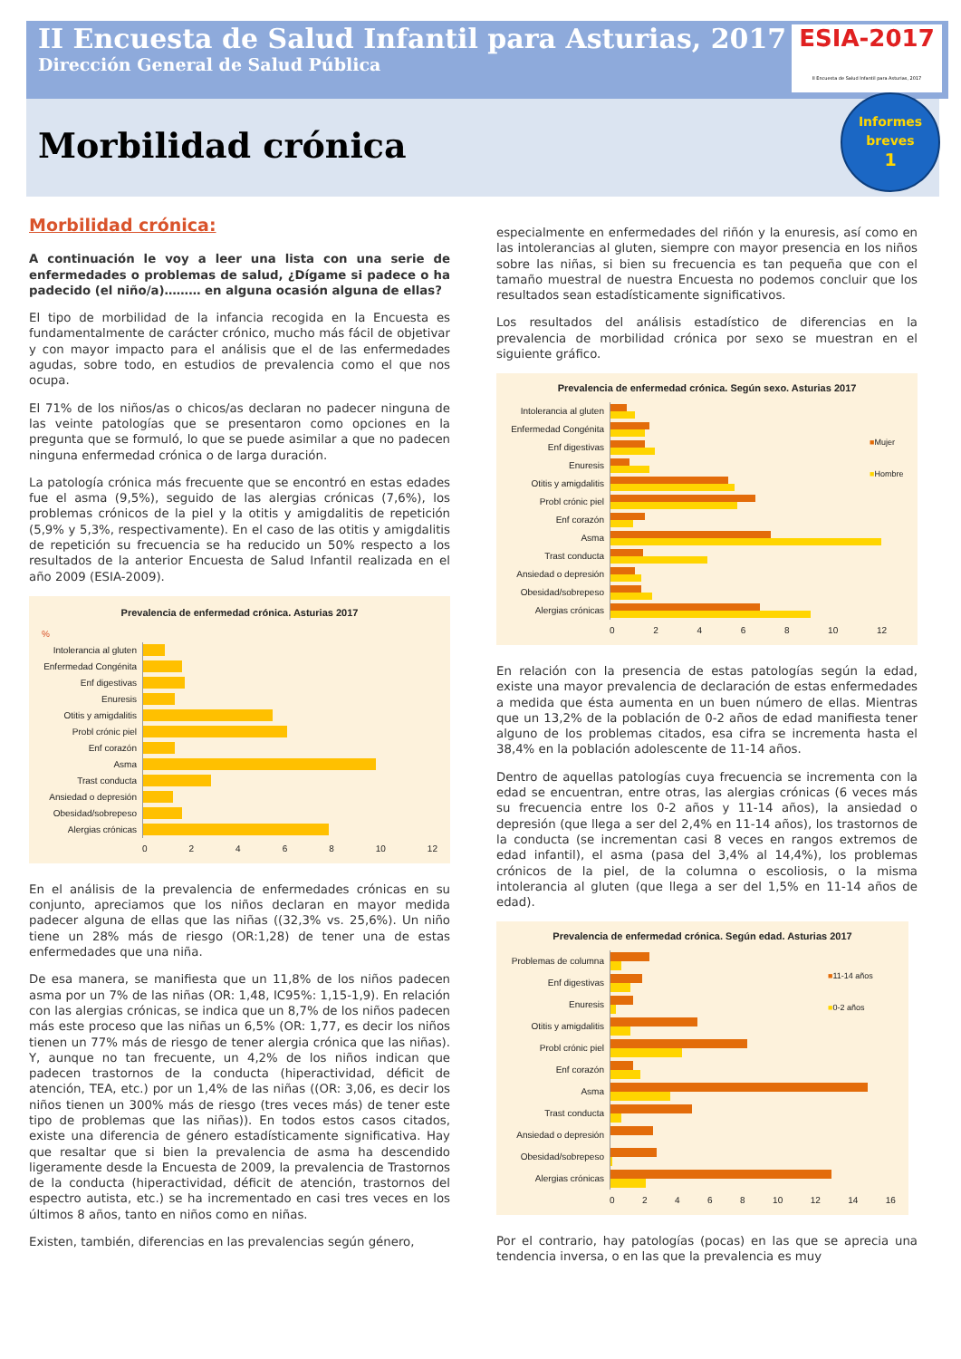II Encuesta de Salud Infantil para Asturias, 2017
Dirección General de Salud Pública
Morbilidad crónica
ESIA-2017
II Encuesta de Salud Infantil para Asturias, 2017
Informes
breves
1
Morbilidad crónica:
A continuación le voy a leer una lista con una serie de enfermedades o problemas de salud, ¿Dígame si padece o ha padecido (el niño/a)……… en alguna ocasión alguna de ellas?
El tipo de morbilidad de la infancia recogida en la Encuesta es fundamentalmente de carácter crónico, mucho más fácil de objetivar y con mayor impacto para el análisis que el de las enfermedades agudas, sobre todo, en estudios de prevalencia como el que nos ocupa.
El 71% de los niños/as o chicos/as declaran no padecer ninguna de las veinte patologías que se presentaron como opciones en la pregunta que se formuló, lo que se puede asimilar a que no padecen ninguna enfermedad crónica o de larga duración.
La patología crónica más frecuente que se encontró en estas edades fue el asma (9,5%), seguido de las alergias crónicas (7,6%), los problemas crónicos de la piel y la otitis y amigdalitis de repetición (5,9% y 5,3%, respectivamente). En el caso de las otitis y amigdalitis de repetición su frecuencia se ha reducido un 50% respecto a los resultados de la anterior Encuesta de Salud Infantil realizada en el año 2009 (ESIA-2009).
Prevalencia de enfermedad crónica. Asturias 2017
%
Intolerancia al gluten
Enfermedad Congénita
Enf digestivas
Enuresis
Otitis y amigdalitis
Probl crónic piel
Enf corazón
Asma
Trast conducta
Ansiedad o depresión
Obesidad/sobrepeso
Alergias crónicas
0 2 4 6 8 10 12
En el análisis de la prevalencia de enfermedades crónicas en su conjunto, apreciamos que los niños declaran en mayor medida padecer alguna de ellas que las niñas ((32,3% vs. 25,6%). Un niño tiene un 28% más de riesgo (OR:1,28) de tener una de estas enfermedades que una niña.
De esa manera, se manifiesta que un 11,8% de los niños padecen asma por un 7% de las niñas (OR: 1,48, IC95%: 1,15-1,9). En relación con las alergias crónicas, se indica que un 8,7% de los niños padecen más este proceso que las niñas un 6,5% (OR: 1,77, es decir los niños tienen un 77% más de riesgo de tener alergia crónica que las niñas). Y, aunque no tan frecuente, un 4,2% de los niños indican que padecen trastornos de la conducta (hiperactividad, déficit de atención, TEA, etc.) por un 1,4% de las niñas ((OR: 3,06, es decir los niños tienen un 300% más de riesgo (tres veces más) de tener este tipo de problemas que las niñas)). En todos estos casos citados, existe una diferencia de género estadísticamente significativa. Hay que resaltar que si bien la prevalencia de asma ha descendido ligeramente desde la Encuesta de 2009, la prevalencia de Trastornos de la conducta (hiperactividad, déficit de atención, trastornos del espectro autista, etc.) se ha incrementado en casi tres veces en los últimos 8 años, tanto en niños como en niñas.
Existen, también, diferencias en las prevalencias según género,
especialmente en enfermedades del riñón y la enuresis, así como en las intolerancias al gluten, siempre con mayor presencia en los niños sobre las niñas, si bien su frecuencia es tan pequeña que con el tamaño muestral de nuestra Encuesta no podemos concluir que los resultados sean estadísticamente significativos.
Los resultados del análisis estadístico de diferencias en la prevalencia de morbilidad crónica por sexo se muestran en el siguiente gráfico.
Prevalencia de enfermedad crónica. Según sexo. Asturias 2017
■Mujer
■Hombre
Intolerancia al gluten
Enfermedad Congénita
Enf digestivas
Enuresis
Otitis y amigdalitis
Probl crónic piel
Enf corazón
Asma
Trast conducta
Ansiedad o depresión
Obesidad/sobrepeso
Alergias crónicas
0 2 4 6 8 10 12
En relación con la presencia de estas patologías según la edad, existe una mayor prevalencia de declaración de estas enfermedades a medida que ésta aumenta en un buen número de ellas. Mientras que un 13,2% de la población de 0-2 años de edad manifiesta tener alguno de los problemas citados, esa cifra se incrementa hasta el 38,4% en la población adolescente de 11-14 años.
Dentro de aquellas patologías cuya frecuencia se incrementa con la edad se encuentran, entre otras, las alergias crónicas (6 veces más su frecuencia entre los 0-2 años y 11-14 años), la ansiedad o depresión (que llega a ser del 2,4% en 11-14 años), los trastornos de la conducta (se incrementan casi 8 veces en rangos extremos de edad infantil), el asma (pasa del 3,4% al 14,4%), los problemas crónicos de la piel, de la columna o escoliosis, o la misma intolerancia al gluten (que llega a ser del 1,5% en 11-14 años de edad).
Prevalencia de enfermedad crónica. Según edad. Asturias 2017
■11-14 años
■0-2 años
Problemas de columna
Enf digestivas
Enuresis
Otitis y amigdalitis
Probl crónic piel
Enf corazón
Asma
Trast conducta
Ansiedad o depresión
Obesidad/sobrepeso
Alergias crónicas
0 2 4 6 8 10 12 14 16
Por el contrario, hay patologías (pocas) en las que se aprecia una tendencia inversa, o en las que la prevalencia es muy